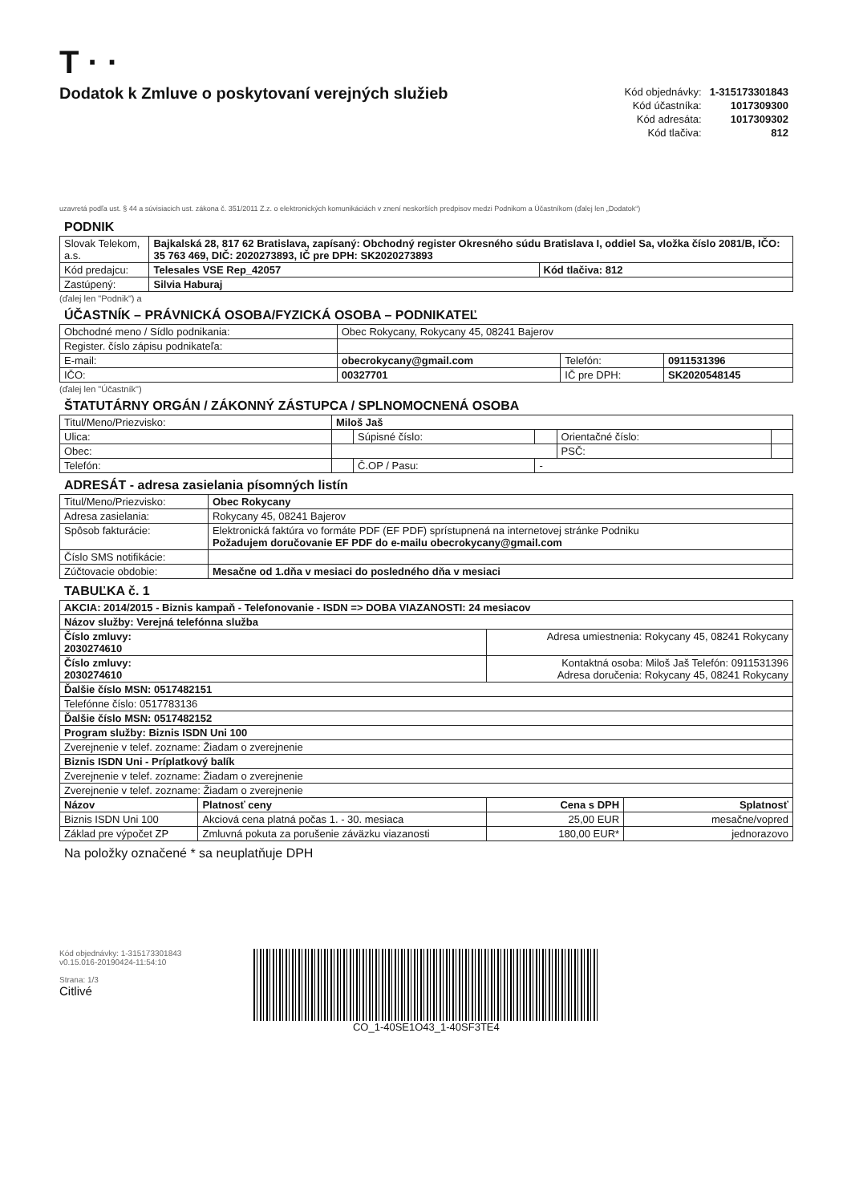T · ·
Dodatok k Zmluve o poskytovaní verejných služieb
| Kód objednávky: | 1-315173301843 |
| Kód účastníka: | 1017309300 |
| Kód adresáta: | 1017309302 |
| Kód tlačiva: | 812 |
uzavretá podľa ust. § 44 a súvisiacich ust. zákona č. 351/2011 Z.z. o elektronických komunikáciách v znení neskorších predpisov medzi Podnikom a Účastníkom (ďalej len „Dodatok“)
PODNIK
| Slovak Telekom, a.s. | Bajkalská 28, 817 62 Bratislava, zapísaný: Obchodný register Okresného súdu Bratislava I, oddiel Sa, vložka číslo 2081/B, IČO: 35 763 469, DIČ: 2020273893, IČ pre DPH: SK2020273893 | |
| Kód predajcu: | Telesales VSE Rep_42057 | Kód tlačiva: 812 |
| Zastúpený: | Silvia Haburaj | |
(ďalej len "Podnik") a
ÚČASTNÍK – PRÁVNICKÁ OSOBA/FYZICKÁ OSOBA – PODNIKATEĽ
| Obchodné meno / Sídlo podnikania: | Obec Rokycany, Rokycany 45, 08241 Bajerov | | |
| Register. číslo zápisu podnikateľa: | | | |
| E-mail: | obecrokycany@gmail.com | Telefón: | 0911531396 |
| IČO: | 00327701 | IČ pre DPH: | SK2020548145 |
(ďalej len "Účastník")
ŠTATUTÁRNY ORGÁN / ZÁKONNÝ ZÁSTUPCA / SPLNOMOCNENÁ OSOBA
| Titul/Meno/Priezvisko: | Miloš Jaš | | | | |
| Ulica: | | Súpisné číslo: | | Orientačné číslo: | |
| Obec: | | | | PSČ: | |
| Telefón: | | Č.OP / Pasu: | - | | |
ADRESÁT - adresa zasielania písomných listín
| Titul/Meno/Priezvisko: | Obec Rokycany |
| Adresa zasielania: | Rokycany 45, 08241 Bajerov |
| Spôsob fakturácie: | Elektronická faktúra vo formáte PDF (EF PDF) sprístupnená na internetovej stránke Podniku Požadujem doručovanie EF PDF do e-mailu obecrokycany@gmail.com |
| Číslo SMS notifikácie: | |
| Zúčtovacie obdobie: | Mesačne od 1.dňa v mesiaci do posledného dňa v mesiaci |
TABUĽKA č. 1
| AKCIA: 2014/2015 - Biznis kampaň - Telefonovanie - ISDN => DOBA VIAZANOSTI: 24 mesiacov | | | |
| Názov služby: Verejná telefónna služba | | | |
| Číslo zmluvy: 2030274610 | | Adresa umiestnenia: Rokycany 45, 08241 Rokycany | |
| Číslo zmluvy: 2030274610 | | Kontaktná osoba: Miloš Jaš Telefón: 0911531396 Adresa doručenia: Rokycany 45, 08241 Rokycany | |
| Ďalšie číslo MSN: 0517482151 | | | |
| Telefónne číslo: 0517783136 | | | |
| Ďalšie číslo MSN: 0517482152 | | | |
| Program služby: Biznis ISDN Uni 100 | | | |
| Zverejnenie v telef. zozname: Žiadam o zverejnenie | | | |
| Biznis ISDN Uni - Príplatkový balík | | | |
| Zverejnenie v telef. zozname: Žiadam o zverejnenie | | | |
| Zverejnenie v telef. zozname: Žiadam o zverejnenie | | | |
| Názov | Platnosť ceny | Cena s DPH | Splatnosť |
| Biznis ISDN Uni 100 | Akciová cena platná počas 1. - 30. mesiaca | 25,00 EUR | mesačne/vopred |
| Základ pre výpočet ZP | Zmluvná pokuta za porušenie záväzku viazanosti | 180,00 EUR* | jednorazovo |
Na položky označené * sa neuplatňuje DPH
Kód objednávky: 1-315173301843
v0.15.016-20190424-11:54:10
Strana: 1/3
Citlivé
CO_1-40SE1O43_1-40SF3TE4